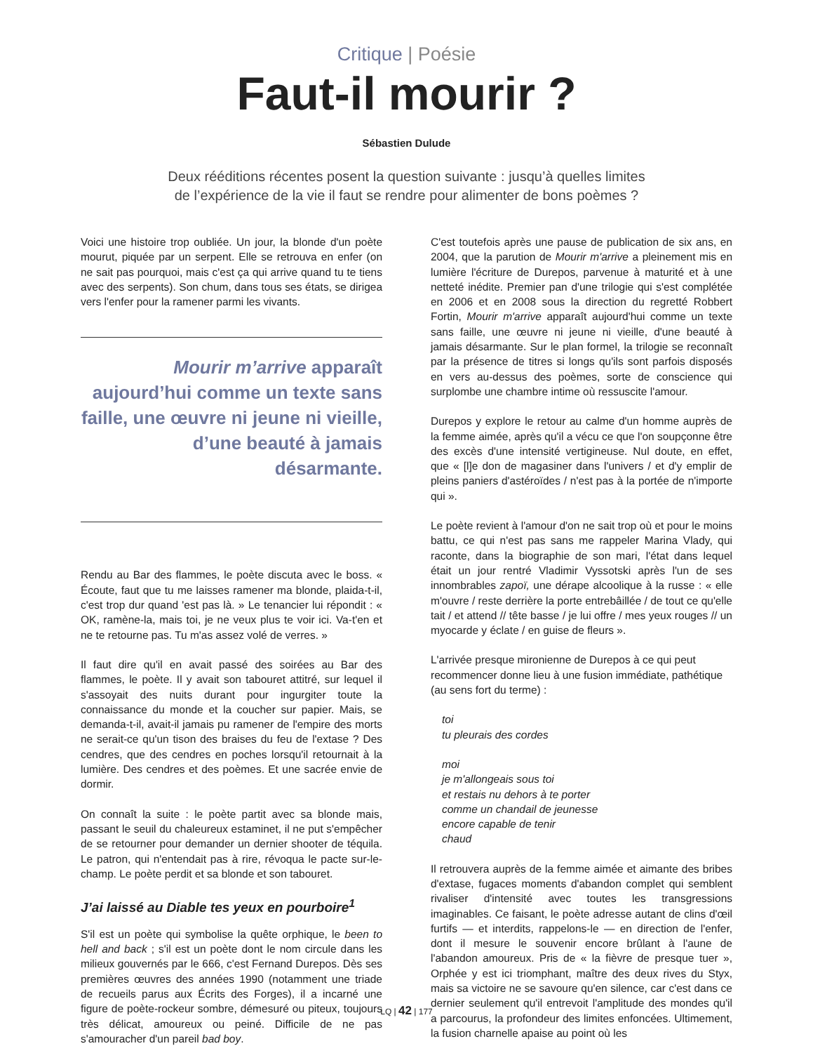Critique | Poésie
Faut-il mourir ?
Sébastien Dulude
Deux rééditions récentes posent la question suivante : jusqu’à quelles limites de l’expérience de la vie il faut se rendre pour alimenter de bons poèmes ?
Voici une histoire trop oubliée. Un jour, la blonde d'un poète mourut, piquée par un serpent. Elle se retrouva en enfer (on ne sait pas pourquoi, mais c'est ça qui arrive quand tu te tiens avec des serpents). Son chum, dans tous ses états, se dirigea vers l'enfer pour la ramener parmi les vivants.
Mourir m’arrive apparaît aujourd’hui comme un texte sans faille, une œuvre ni jeune ni vieille, d’une beauté à jamais désarmante.
Rendu au Bar des flammes, le poète discuta avec le boss. « Écoute, faut que tu me laisses ramener ma blonde, plaida-t-il, c'est trop dur quand 'est pas là. » Le tenancier lui répondit : « OK, ramène-la, mais toi, je ne veux plus te voir ici. Va-t'en et ne te retourne pas. Tu m'as assez volé de verres. »
Il faut dire qu'il en avait passé des soirées au Bar des flammes, le poète. Il y avait son tabouret attitré, sur lequel il s'assoyait des nuits durant pour ingurgiter toute la connaissance du monde et la coucher sur papier. Mais, se demanda-t-il, avait-il jamais pu ramener de l'empire des morts ne serait-ce qu'un tison des braises du feu de l'extase ? Des cendres, que des cendres en poches lorsqu'il retournait à la lumière. Des cendres et des poèmes. Et une sacrée envie de dormir.
On connaît la suite : le poète partit avec sa blonde mais, passant le seuil du chaleureux estaminet, il ne put s'empêcher de se retourner pour demander un dernier shooter de téquila. Le patron, qui n'entendait pas à rire, révoqua le pacte sur-le-champ. Le poète perdit et sa blonde et son tabouret.
J’ai laissé au Diable tes yeux en pourboire<sup>1</sup>
S'il est un poète qui symbolise la quête orphique, le been to hell and back ; s'il est un poète dont le nom circule dans les milieux gouvernés par le 666, c'est Fernand Durepos. Dès ses premières œuvres des années 1990 (notamment une triade de recueils parus aux Écrits des Forges), il a incarné une figure de poète-rockeur sombre, démesuré ou piteux, toujours très délicat, amoureux ou peiné. Difficile de ne pas s'amouracher d'un pareil bad boy.
C'est toutefois après une pause de publication de six ans, en 2004, que la parution de Mourir m'arrive a pleinement mis en lumière l'écriture de Durepos, parvenue à maturité et à une netteté inédite. Premier pan d'une trilogie qui s'est complétée en 2006 et en 2008 sous la direction du regretté Robbert Fortin, Mourir m'arrive apparaît aujourd'hui comme un texte sans faille, une œuvre ni jeune ni vieille, d'une beauté à jamais désarmante. Sur le plan formel, la trilogie se reconnaît par la présence de titres si longs qu'ils sont parfois disposés en vers au-dessus des poèmes, sorte de conscience qui surplombe une chambre intime où ressuscite l'amour.
Durepos y explore le retour au calme d'un homme auprès de la femme aimée, après qu'il a vécu ce que l'on soupçonne être des excès d'une intensité vertigineuse. Nul doute, en effet, que « [l]e don de magasiner dans l'univers / et d'y emplir de pleins paniers d'astéroïdes / n'est pas à la portée de n'importe qui ».
Le poète revient à l'amour d'on ne sait trop où et pour le moins battu, ce qui n'est pas sans me rappeler Marina Vlady, qui raconte, dans la biographie de son mari, l'état dans lequel était un jour rentré Vladimir Vyssotski après l'un de ses innombrables zapoï, une dérape alcoolique à la russe : « elle m'ouvre / reste derrière la porte entrebâillée / de tout ce qu'elle tait / et attend // tête basse / je lui offre / mes yeux rouges // un myocarde y éclate / en guise de fleurs ».
L'arrivée presque mironienne de Durepos à ce qui peut recommencer donne lieu à une fusion immédiate, pathétique (au sens fort du terme) :
toi
tu pleurais des cordes
moi
je m'allongeais sous toi
et restais nu dehors à te porter
comme un chandail de jeunesse
encore capable de tenir
chaud
Il retrouvera auprès de la femme aimée et aimante des bribes d'extase, fugaces moments d'abandon complet qui semblent rivaliser d'intensité avec toutes les transgressions imaginables. Ce faisant, le poète adresse autant de clins d'œil furtifs — et interdits, rappelons-le — en direction de l'enfer, dont il mesure le souvenir encore brûlant à l'aune de l'abandon amoureux. Pris de « la fièvre de presque tuer », Orphée y est ici triomphant, maître des deux rives du Styx, mais sa victoire ne se savoure qu'en silence, car c'est dans ce dernier seulement qu'il entrevoit l'amplitude des mondes qu'il a parcourus, la profondeur des limites enfoncées. Ultimement, la fusion charnelle apaise au point où les
LQ | 42 | 177